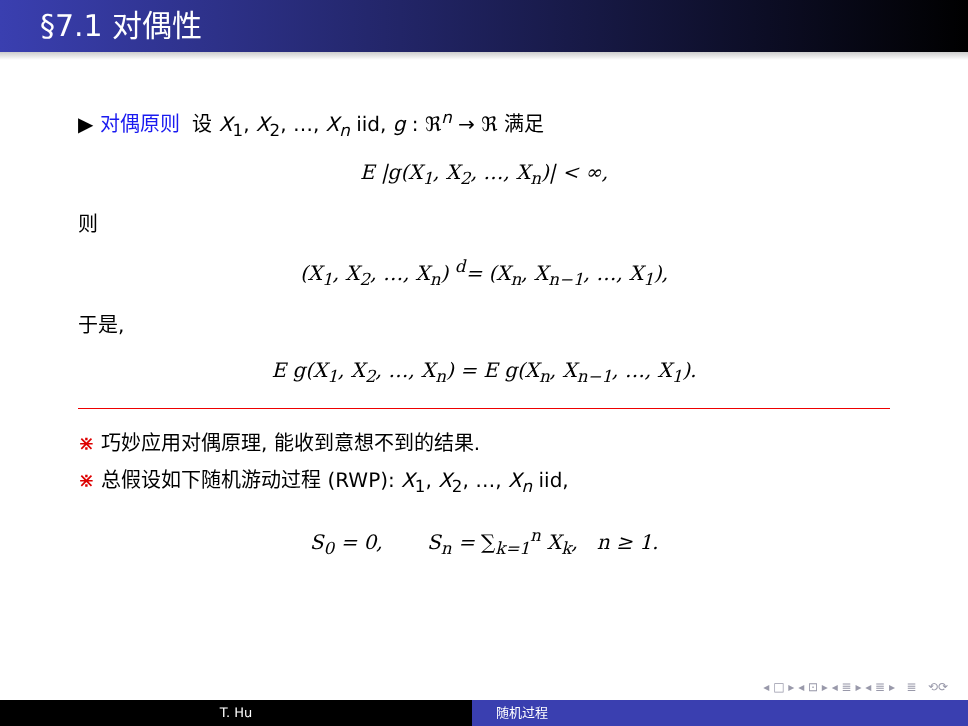§7.1 对偶性
▶ 对偶原则 设 X<sub>1</sub>, X<sub>2</sub>, …, X<sub>n</sub> iid, g : ℜ<sup>n</sup> → ℜ 满足
E |g(X<sub>1</sub>, X<sub>2</sub>, …, X<sub>n</sub>)| < ∞,
则
(X<sub>1</sub>, X<sub>2</sub>, …, X<sub>n</sub>) <sup>d</sup>= (X<sub>n</sub>, X<sub>n−1</sub>, …, X<sub>1</sub>),
于是,
E g(X<sub>1</sub>, X<sub>2</sub>, …, X<sub>n</sub>) = E g(X<sub>n</sub>, X<sub>n−1</sub>, …, X<sub>1</sub>).
⋇ 巧妙应用对偶原理, 能收到意想不到的结果.
⋇ 总假设如下随机游动过程 (RWP): X<sub>1</sub>, X<sub>2</sub>, …, X<sub>n</sub> iid,
S<sub>0</sub> = 0, S<sub>n</sub> = ∑<sub>k=1</sub><sup>n</sup> X<sub>k</sub>, n ≥ 1.
◂ □ ▸ ◂ ⊡ ▸ ◂ ≣ ▸ ◂ ≣ ▸ ≣ ⟲⟳
T. Hu 随机过程